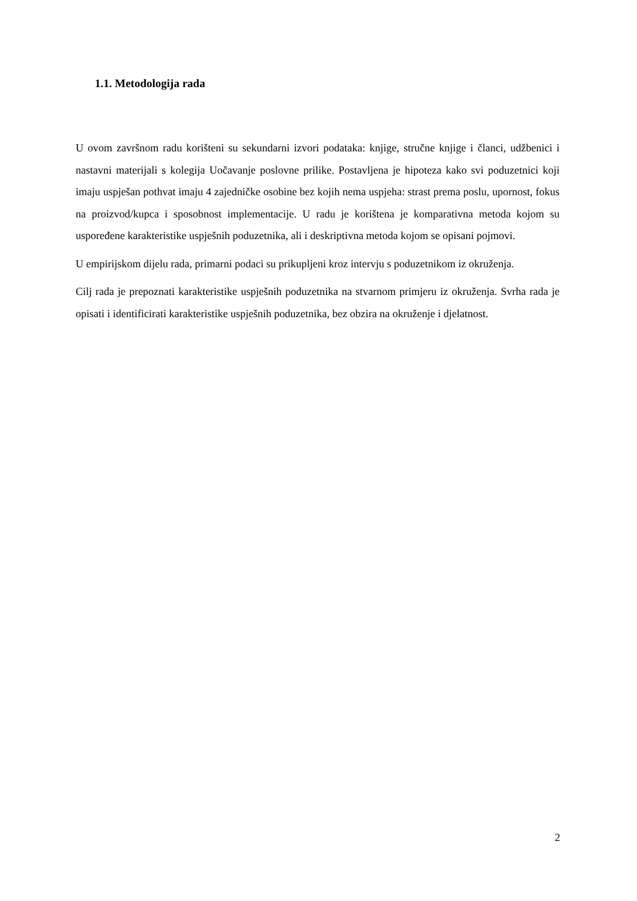1.1. Metodologija rada
U ovom završnom radu korišteni su sekundarni izvori podataka: knjige, stručne knjige i članci, udžbenici i nastavni materijali s kolegija Uočavanje poslovne prilike. Postavljena je hipoteza kako svi poduzetnici koji imaju uspješan pothvat imaju 4 zajedničke osobine bez kojih nema uspjeha: strast prema poslu, upornost, fokus na proizvod/kupca i sposobnost implementacije. U radu je korištena je komparativna metoda kojom su uspoređene karakteristike uspješnih poduzetnika, ali i deskriptivna metoda kojom se opisani pojmovi.
U empirijskom dijelu rada, primarni podaci su prikupljeni kroz intervju s poduzetnikom iz okruženja.
Cilj rada je prepoznati karakteristike uspješnih poduzetnika na stvarnom primjeru iz okruženja. Svrha rada je opisati i identificirati karakteristike uspješnih poduzetnika, bez obzira na okruženje i djelatnost.
2